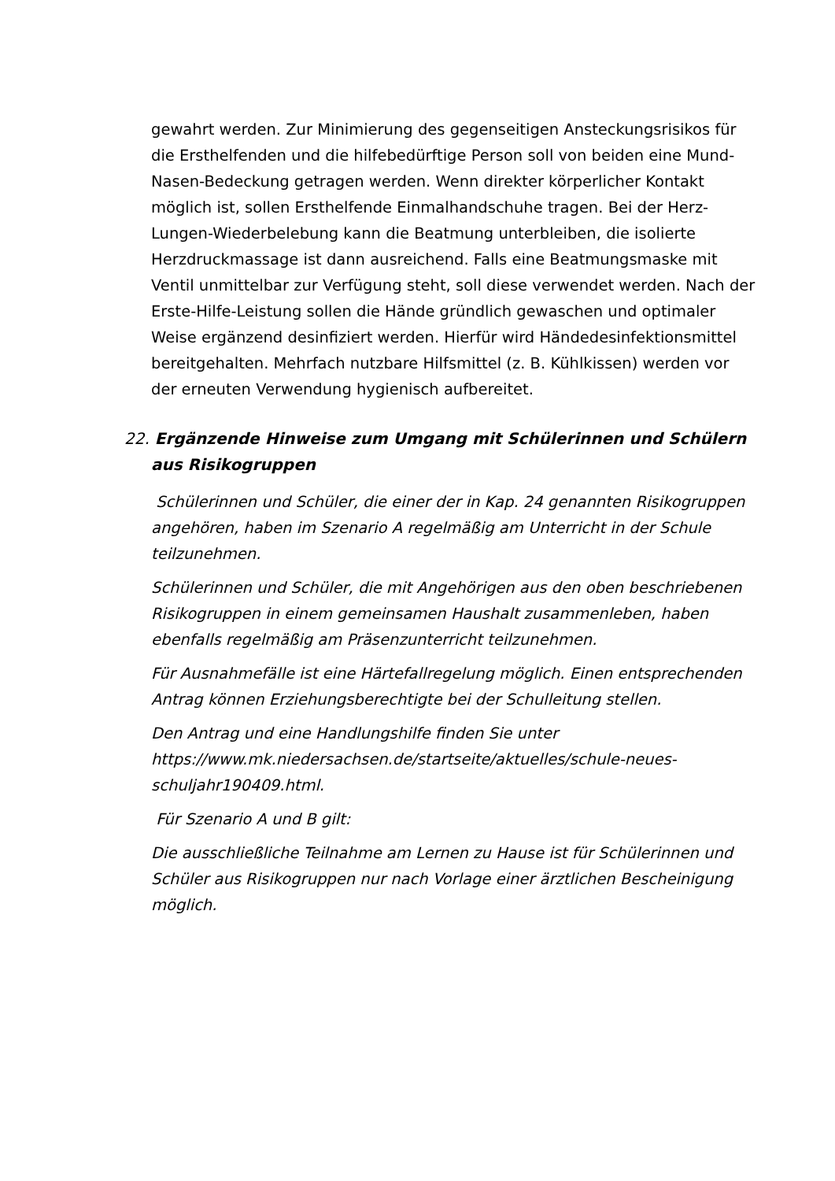gewahrt werden. Zur Minimierung des gegenseitigen Ansteckungsrisikos für die Ersthelfenden und die hilfebedürftige Person soll von beiden eine Mund-Nasen-Bedeckung getragen werden. Wenn direkter körperlicher Kontakt möglich ist, sollen Ersthelfende Einmalhandschuhe tragen. Bei der Herz-Lungen-Wiederbelebung kann die Beatmung unterbleiben, die isolierte Herzdruckmassage ist dann ausreichend. Falls eine Beatmungsmaske mit Ventil unmittelbar zur Verfügung steht, soll diese verwendet werden. Nach der Erste-Hilfe-Leistung sollen die Hände gründlich gewaschen und optimaler Weise ergänzend desinfiziert werden. Hierfür wird Händedesinfektionsmittel bereitgehalten. Mehrfach nutzbare Hilfsmittel (z. B. Kühlkissen) werden vor der erneuten Verwendung hygienisch aufbereitet.
22. Ergänzende Hinweise zum Umgang mit Schülerinnen und Schülern aus Risikogruppen
Schülerinnen und Schüler, die einer der in Kap. 24 genannten Risikogruppen angehören, haben im Szenario A regelmäßig am Unterricht in der Schule teilzunehmen.
Schülerinnen und Schüler, die mit Angehörigen aus den oben beschriebenen Risikogruppen in einem gemeinsamen Haushalt zusammenleben, haben ebenfalls regelmäßig am Präsenzunterricht teilzunehmen.
Für Ausnahmefälle ist eine Härtefallregelung möglich. Einen entsprechenden Antrag können Erziehungsberechtigte bei der Schulleitung stellen.
Den Antrag und eine Handlungshilfe finden Sie unter https://www.mk.niedersachsen.de/startseite/aktuelles/schule-neues-schuljahr190409.html.
Für Szenario A und B gilt:
Die ausschließliche Teilnahme am Lernen zu Hause ist für Schülerinnen und Schüler aus Risikogruppen nur nach Vorlage einer ärztlichen Bescheinigung möglich.